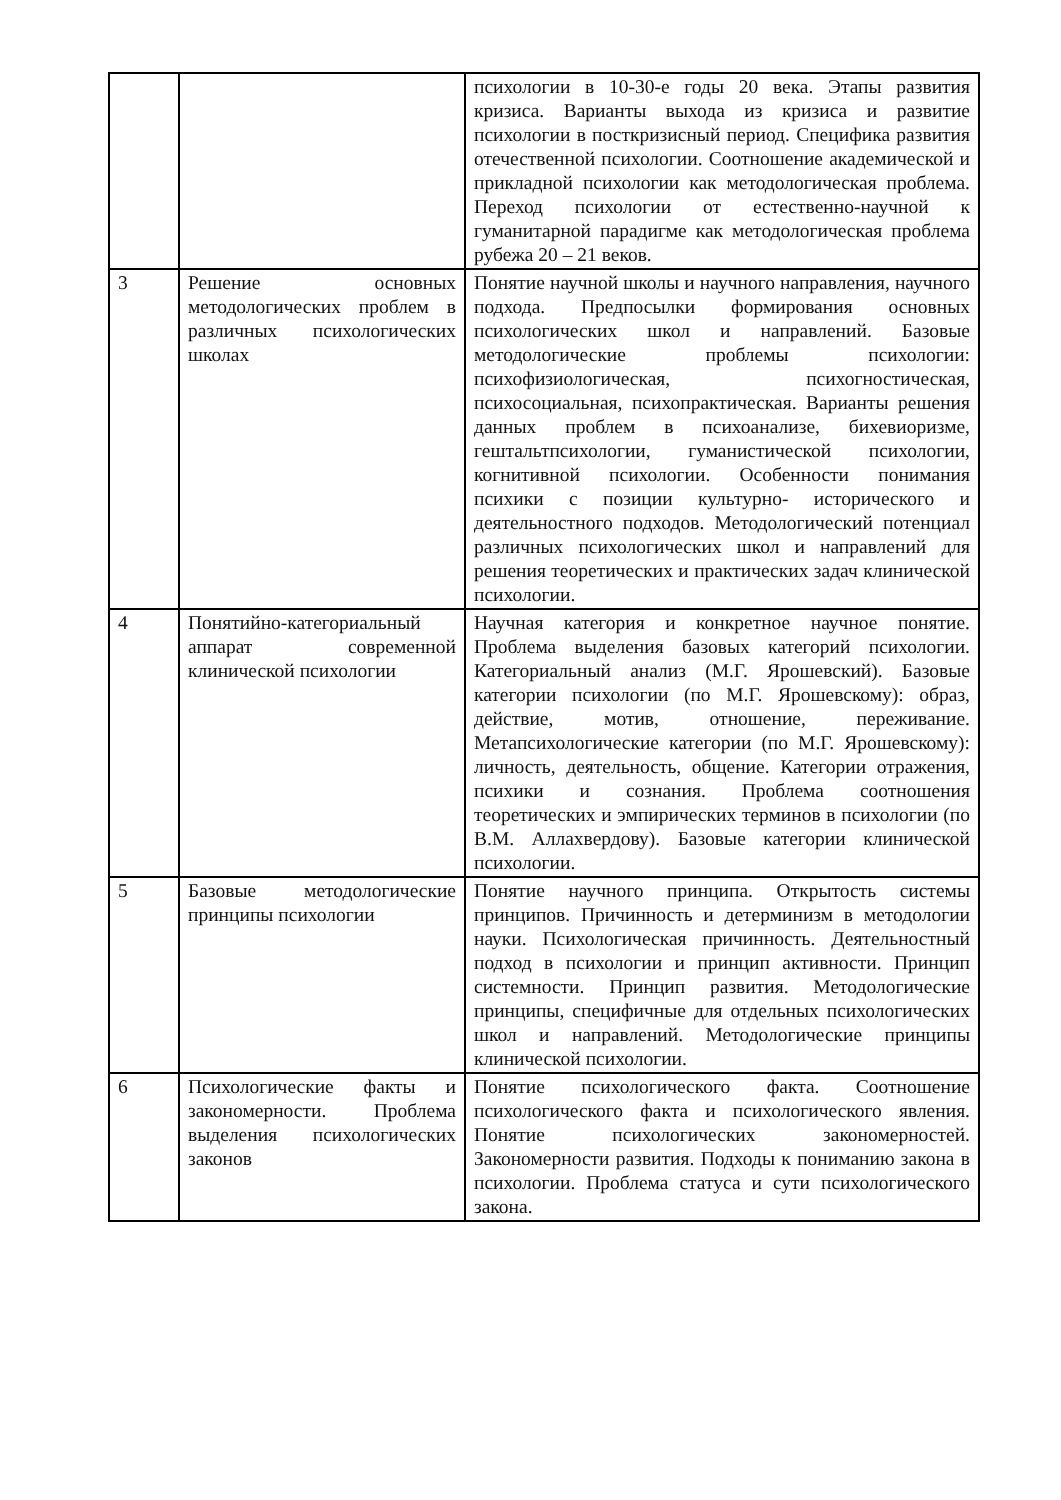| | | психологии в 10-30-е годы 20 века. Этапы развития кризиса. Варианты выхода из кризиса и развитие психологии в посткризисный период. Специфика развития отечественной психологии. Соотношение академической и прикладной психологии как методологическая проблема. Переход психологии от естественно-научной к гуманитарной парадигме как методологическая проблема рубежа 20 – 21 веков. |
| 3 | Решение основных методологических проблем в различных психологических школах | Понятие научной школы и научного направления, научного подхода. Предпосылки формирования основных психологических школ и направлений. Базовые методологические проблемы психологии: психофизиологическая, психогностическая, психосоциальная, психопрактическая. Варианты решения данных проблем в психоанализе, бихевиоризме, гештальтпсихологии, гуманистической психологии, когнитивной психологии. Особенности понимания психики с позиции культурно- исторического и деятельностного подходов. Методологический потенциал различных психологических школ и направлений для решения теоретических и практических задач клинической психологии. |
| 4 | Понятийно-категориальный аппарат современной клинической психологии | Научная категория и конкретное научное понятие. Проблема выделения базовых категорий психологии. Категориальный анализ (М.Г. Ярошевский). Базовые категории психологии (по М.Г. Ярошевскому): образ, действие, мотив, отношение, переживание. Метапсихологические категории (по М.Г. Ярошевскому): личность, деятельность, общение. Категории отражения, психики и сознания. Проблема соотношения теоретических и эмпирических терминов в психологии (по В.М. Аллахвердову). Базовые категории клинической психологии. |
| 5 | Базовые методологические принципы психологии | Понятие научного принципа. Открытость системы принципов. Причинность и детерминизм в методологии науки. Психологическая причинность. Деятельностный подход в психологии и принцип активности. Принцип системности. Принцип развития. Методологические принципы, специфичные для отдельных психологических школ и направлений. Методологические принципы клинической психологии. |
| 6 | Психологические факты и закономерности. Проблема выделения психологических законов | Понятие психологического факта. Соотношение психологического факта и психологического явления. Понятие психологических закономерностей. Закономерности развития. Подходы к пониманию закона в психологии. Проблема статуса и сути психологического закона. |